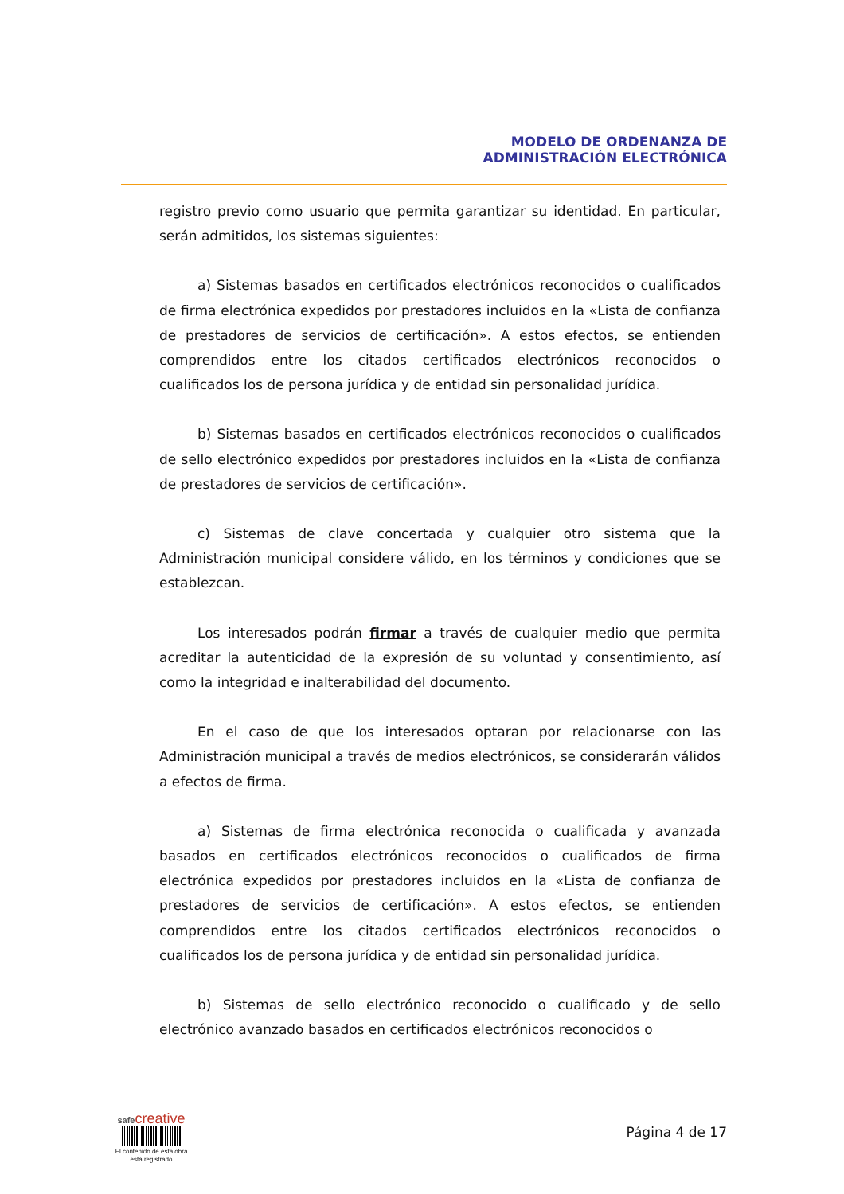MODELO DE ORDENANZA DE
ADMINISTRACIÓN ELECTRÓNICA
registro previo como usuario que permita garantizar su identidad. En particular, serán admitidos, los sistemas siguientes:
a) Sistemas basados en certificados electrónicos reconocidos o cualificados de firma electrónica expedidos por prestadores incluidos en la «Lista de confianza de prestadores de servicios de certificación». A estos efectos, se entienden comprendidos entre los citados certificados electrónicos reconocidos o cualificados los de persona jurídica y de entidad sin personalidad jurídica.
b) Sistemas basados en certificados electrónicos reconocidos o cualificados de sello electrónico expedidos por prestadores incluidos en la «Lista de confianza de prestadores de servicios de certificación».
c) Sistemas de clave concertada y cualquier otro sistema que la Administración municipal considere válido, en los términos y condiciones que se establezcan.
Los interesados podrán firmar a través de cualquier medio que permita acreditar la autenticidad de la expresión de su voluntad y consentimiento, así como la integridad e inalterabilidad del documento.
En el caso de que los interesados optaran por relacionarse con las Administración municipal a través de medios electrónicos, se considerarán válidos a efectos de firma.
a) Sistemas de firma electrónica reconocida o cualificada y avanzada basados en certificados electrónicos reconocidos o cualificados de firma electrónica expedidos por prestadores incluidos en la «Lista de confianza de prestadores de servicios de certificación». A estos efectos, se entienden comprendidos entre los citados certificados electrónicos reconocidos o cualificados los de persona jurídica y de entidad sin personalidad jurídica.
b) Sistemas de sello electrónico reconocido o cualificado y de sello electrónico avanzado basados en certificados electrónicos reconocidos o
safecreative
El contenido de esta obra
está registrado
Página 4 de 17